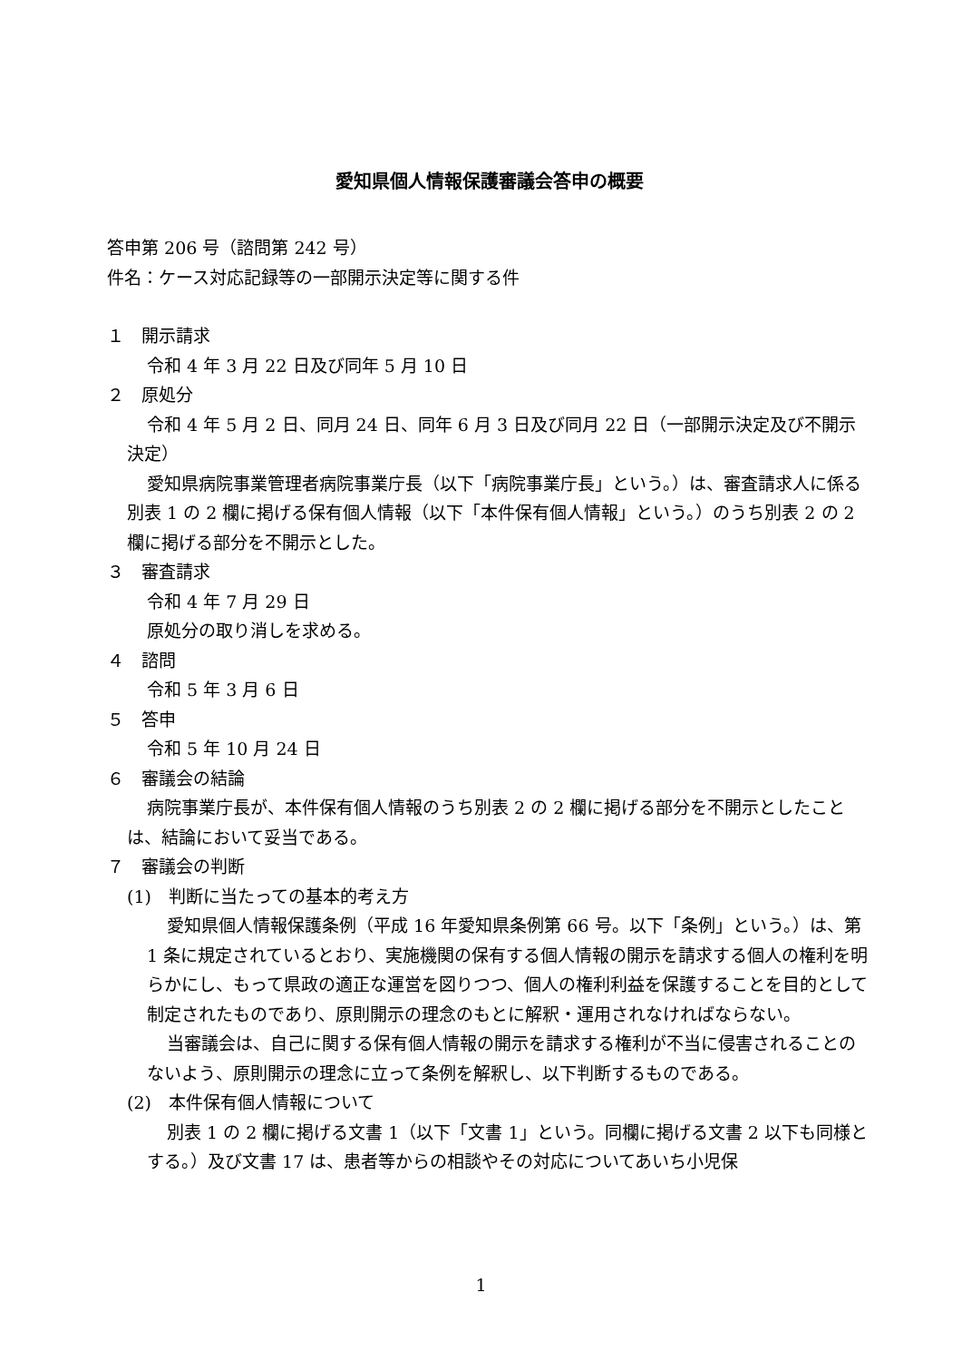愛知県個人情報保護審議会答申の概要
答申第 206 号（諮問第 242 号）
件名：ケース対応記録等の一部開示決定等に関する件
１　開示請求
令和 4 年 3 月 22 日及び同年 5 月 10 日
２　原処分
令和 4 年 5 月 2 日、同月 24 日、同年 6 月 3 日及び同月 22 日（一部開示決定及び不開示決定）
愛知県病院事業管理者病院事業庁長（以下「病院事業庁長」という。）は、審査請求人に係る別表 1 の 2 欄に掲げる保有個人情報（以下「本件保有個人情報」という。）のうち別表 2 の 2 欄に掲げる部分を不開示とした。
３　審査請求
令和 4 年 7 月 29 日
原処分の取り消しを求める。
４　諮問
令和 5 年 3 月 6 日
５　答申
令和 5 年 10 月 24 日
６　審議会の結論
病院事業庁長が、本件保有個人情報のうち別表 2 の 2 欄に掲げる部分を不開示としたことは、結論において妥当である。
７　審議会の判断
(1)　判断に当たっての基本的考え方
愛知県個人情報保護条例（平成 16 年愛知県条例第 66 号。以下「条例」という。）は、第 1 条に規定されているとおり、実施機関の保有する個人情報の開示を請求する個人の権利を明らかにし、もって県政の適正な運営を図りつつ、個人の権利利益を保護することを目的として制定されたものであり、原則開示の理念のもとに解釈・運用されなければならない。
当審議会は、自己に関する保有個人情報の開示を請求する権利が不当に侵害されることのないよう、原則開示の理念に立って条例を解釈し、以下判断するものである。
(2)　本件保有個人情報について
別表 1 の 2 欄に掲げる文書 1（以下「文書 1」という。同欄に掲げる文書 2 以下も同様とする。）及び文書 17 は、患者等からの相談やその対応についてあいち小児保
1